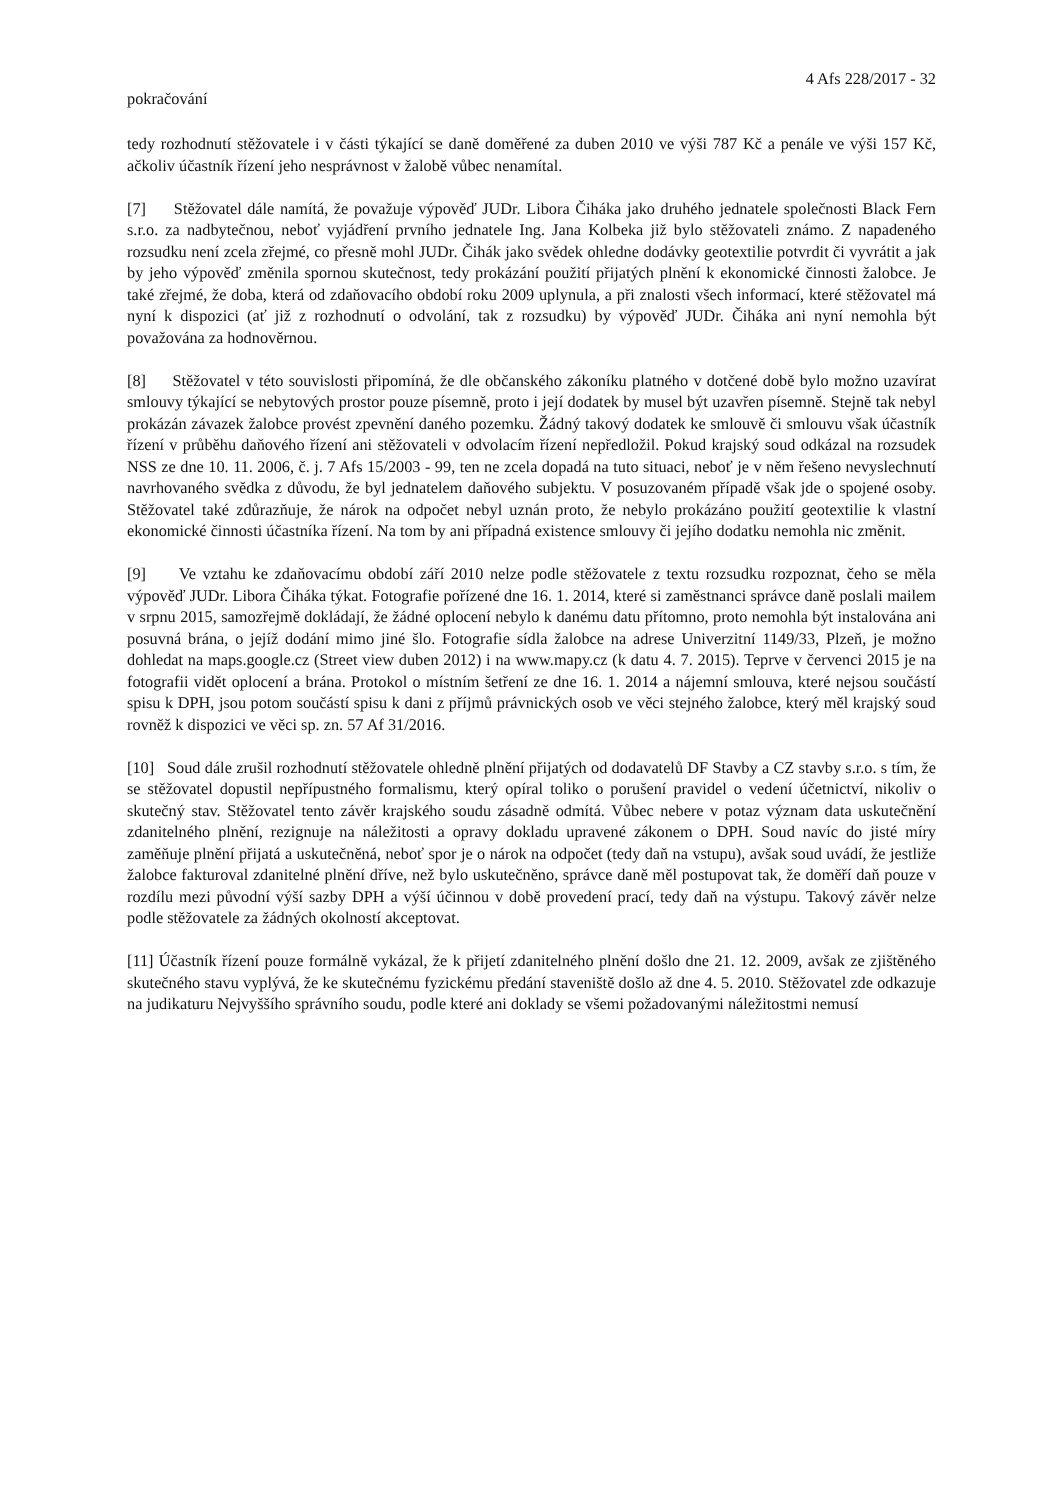4 Afs 228/2017 - 32
pokračování
tedy rozhodnutí stěžovatele i v části týkající se daně doměřené za duben 2010 ve výši 787 Kč a penále ve výši 157 Kč, ačkoliv účastník řízení jeho nesprávnost v žalobě vůbec nenamítal.
[7] Stěžovatel dále namítá, že považuje výpověď JUDr. Libora Čiháka jako druhého jednatele společnosti Black Fern s.r.o. za nadbytečnou, neboť vyjádření prvního jednatele Ing. Jana Kolbeka již bylo stěžovateli známo. Z napadeného rozsudku není zcela zřejmé, co přesně mohl JUDr. Čihák jako svědek ohledne dodávky geotextilie potvrdit či vyvrátit a jak by jeho výpověď změnila spornou skutečnost, tedy prokázání použití přijatých plnění k ekonomické činnosti žalobce. Je také zřejmé, že doba, která od zdaňovacího období roku 2009 uplynula, a při znalosti všech informací, které stěžovatel má nyní k dispozici (ať již z rozhodnutí o odvolání, tak z rozsudku) by výpověď JUDr. Čiháka ani nyní nemohla být považována za hodnověrnou.
[8] Stěžovatel v této souvislosti připomíná, že dle občanského zákoníku platného v dotčené době bylo možno uzavírat smlouvy týkající se nebytových prostor pouze písemně, proto i její dodatek by musel být uzavřen písemně. Stejně tak nebyl prokázán závazek žalobce provést zpevnění daného pozemku. Žádný takový dodatek ke smlouvě či smlouvu však účastník řízení v průběhu daňového řízení ani stěžovateli v odvolacím řízení nepředložil. Pokud krajský soud odkázal na rozsudek NSS ze dne 10. 11. 2006, č. j. 7 Afs 15/2003 - 99, ten ne zcela dopadá na tuto situaci, neboť je v něm řešeno nevyslechnutí navrhovaného svědka z důvodu, že byl jednatelem daňového subjektu. V posuzovaném případě však jde o spojené osoby. Stěžovatel také zdůrazňuje, že nárok na odpočet nebyl uznán proto, že nebylo prokázáno použití geotextilie k vlastní ekonomické činnosti účastníka řízení. Na tom by ani případná existence smlouvy či jejího dodatku nemohla nic změnit.
[9] Ve vztahu ke zdaňovacímu období září 2010 nelze podle stěžovatele z textu rozsudku rozpoznat, čeho se měla výpověď JUDr. Libora Čiháka týkat. Fotografie pořízené dne 16. 1. 2014, které si zaměstnanci správce daně poslali mailem v srpnu 2015, samozřejmě dokládají, že žádné oplocení nebylo k danému datu přítomno, proto nemohla být instalována ani posuvná brána, o jejíž dodání mimo jiné šlo. Fotografie sídla žalobce na adrese Univerzitní 1149/33, Plzeň, je možno dohledat na maps.google.cz (Street view duben 2012) i na www.mapy.cz (k datu 4. 7. 2015). Teprve v červenci 2015 je na fotografii vidět oplocení a brána. Protokol o místním šetření ze dne 16. 1. 2014 a nájemní smlouva, které nejsou součástí spisu k DPH, jsou potom součástí spisu k dani z příjmů právnických osob ve věci stejného žalobce, který měl krajský soud rovněž k dispozici ve věci sp. zn. 57 Af 31/2016.
[10] Soud dále zrušil rozhodnutí stěžovatele ohledně plnění přijatých od dodavatelů DF Stavby a CZ stavby s.r.o. s tím, že se stěžovatel dopustil nepřípustného formalismu, který opíral toliko o porušení pravidel o vedení účetnictví, nikoliv o skutečný stav. Stěžovatel tento závěr krajského soudu zásadně odmítá. Vůbec nebere v potaz význam data uskutečnění zdanitelného plnění, rezignuje na náležitosti a opravy dokladu upravené zákonem o DPH. Soud navíc do jisté míry zaměňuje plnění přijatá a uskutečněná, neboť spor je o nárok na odpočet (tedy daň na vstupu), avšak soud uvádí, že jestliže žalobce fakturoval zdanitelné plnění dříve, než bylo uskutečněno, správce daně měl postupovat tak, že doměří daň pouze v rozdílu mezi původní výší sazby DPH a výší účinnou v době provedení prací, tedy daň na výstupu. Takový závěr nelze podle stěžovatele za žádných okolností akceptovat.
[11] Účastník řízení pouze formálně vykázal, že k přijetí zdanitelného plnění došlo dne 21. 12. 2009, avšak ze zjištěného skutečného stavu vyplývá, že ke skutečnému fyzickému předání staveniště došlo až dne 4. 5. 2010. Stěžovatel zde odkazuje na judikaturu Nejvyššího správního soudu, podle které ani doklady se všemi požadovanými náležitostmi nemusí